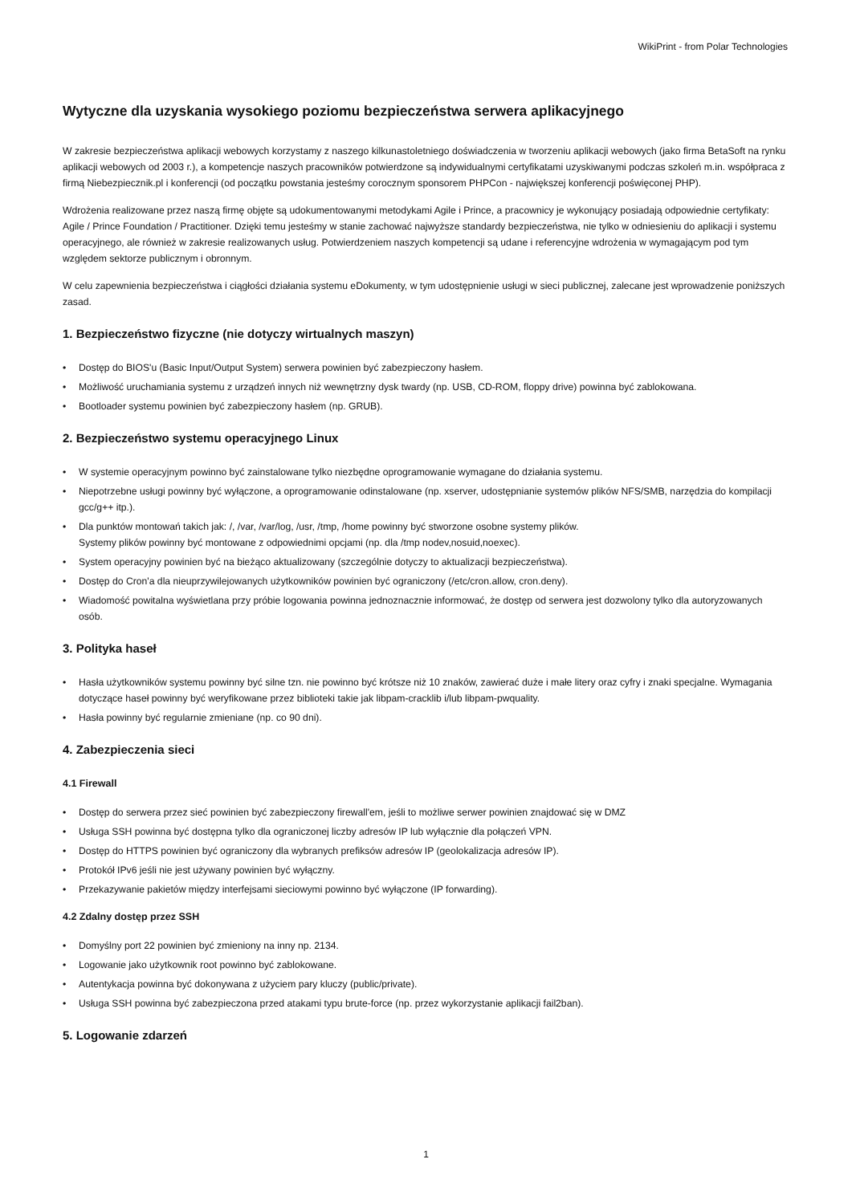WikiPrint - from Polar Technologies
Wytyczne dla uzyskania wysokiego poziomu bezpieczeństwa serwera aplikacyjnego
W zakresie bezpieczeństwa aplikacji webowych korzystamy z naszego kilkunastoletniego doświadczenia w tworzeniu aplikacji webowych (jako firma BetaSoft na rynku aplikacji webowych od 2003 r.), a kompetencje naszych pracowników potwierdzone są indywidualnymi certyfikatami uzyskiwanymi podczas szkoleń m.in. współpraca z firmą Niebezpiecznik.pl i konferencji (od początku powstania jesteśmy corocznym sponsorem PHPCon - największej konferencji poświęconej PHP).
Wdrożenia realizowane przez naszą firmę objęte są udokumentowanymi metodykami Agile i Prince, a pracownicy je wykonujący posiadają odpowiednie certyfikaty: Agile / Prince Foundation / Practitioner. Dzięki temu jesteśmy w stanie zachować najwyższe standardy bezpieczeństwa, nie tylko w odniesieniu do aplikacji i systemu operacyjnego, ale również w zakresie realizowanych usług. Potwierdzeniem naszych kompetencji są udane i referencyjne wdrożenia w wymagającym pod tym względem sektorze publicznym i obronnym.
W celu zapewnienia bezpieczeństwa i ciągłości działania systemu eDokumenty, w tym udostępnienie usługi w sieci publicznej, zalecane jest wprowadzenie poniższych zasad.
1. Bezpieczeństwo fizyczne (nie dotyczy wirtualnych maszyn)
• Dostęp do BIOS'u (Basic Input/Output System) serwera powinien być zabezpieczony hasłem.
• Możliwość uruchamiania systemu z urządzeń innych niż wewnętrzny dysk twardy (np. USB, CD-ROM, floppy drive) powinna być zablokowana.
• Bootloader systemu powinien być zabezpieczony hasłem (np. GRUB).
2. Bezpieczeństwo systemu operacyjnego Linux
• W systemie operacyjnym powinno być zainstalowane tylko niezbędne oprogramowanie wymagane do działania systemu.
• Niepotrzebne usługi powinny być wyłączone, a oprogramowanie odinstalowane (np. xserver, udostępnianie systemów plików NFS/SMB, narzędzia do kompilacji gcc/g++ itp.).
• Dla punktów montowań takich jak: /, /var, /var/log, /usr, /tmp, /home powinny być stworzone osobne systemy plików.
Systemy plików powinny być montowane z odpowiednimi opcjami (np. dla /tmp nodev,nosuid,noexec).
• System operacyjny powinien być na bieżąco aktualizowany (szczególnie dotyczy to aktualizacji bezpieczeństwa).
• Dostęp do Cron'a dla nieuprzywilejowanych użytkowników powinien być ograniczony (/etc/cron.allow, cron.deny).
• Wiadomość powitalna wyświetlana przy próbie logowania powinna jednoznacznie informować, że dostęp od serwera jest dozwolony tylko dla autoryzowanych osób.
3. Polityka haseł
• Hasła użytkowników systemu powinny być silne tzn. nie powinno być krótsze niż 10 znaków, zawierać duże i małe litery oraz cyfry i znaki specjalne. Wymagania dotyczące haseł powinny być weryfikowane przez biblioteki takie jak libpam-cracklib i/lub libpam-pwquality.
• Hasła powinny być regularnie zmieniane (np. co 90 dni).
4. Zabezpieczenia sieci
4.1 Firewall
• Dostęp do serwera przez sieć powinien być zabezpieczony firewall'em, jeśli to możliwe serwer powinien znajdować się w DMZ
• Usługa SSH powinna być dostępna tylko dla ograniczonej liczby adresów IP lub wyłącznie dla połączeń VPN.
• Dostęp do HTTPS powinien być ograniczony dla wybranych prefiksów adresów IP (geolokalizacja adresów IP).
• Protokół IPv6 jeśli nie jest używany powinien być wyłączny.
• Przekazywanie pakietów między interfejsami sieciowymi powinno być wyłączone (IP forwarding).
4.2 Zdalny dostęp przez SSH
• Domyślny port 22 powinien być zmieniony na inny np. 2134.
• Logowanie jako użytkownik root powinno być zablokowane.
• Autentykacja powinna być dokonywana z użyciem pary kluczy (public/private).
• Usługa SSH powinna być zabezpieczona przed atakami typu brute-force (np. przez wykorzystanie aplikacji fail2ban).
5. Logowanie zdarzeń
1